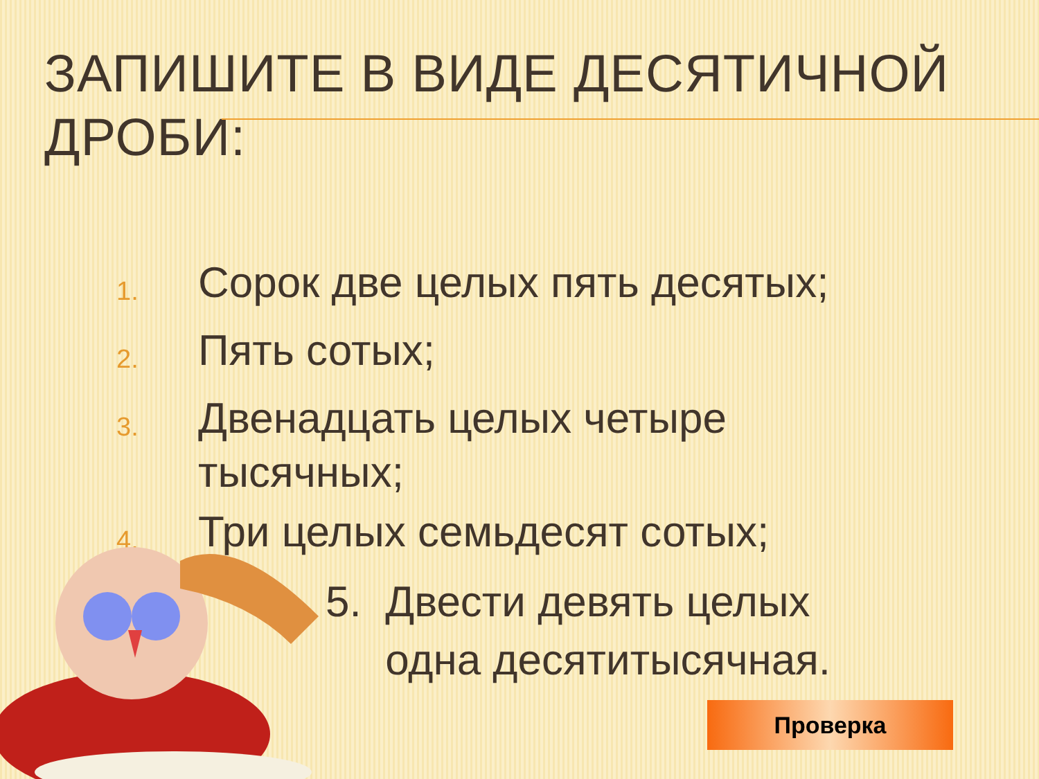ЗАПИШИТЕ В ВИДЕ ДЕСЯТИЧНОЙ
ДРОБИ:
1. Сорок две целых пять десятых;
2. Пять сотых;
3. Двенадцать целых четыре
тысячных;
4. Три целых семьдесят сотых;
5. Двести девять целых
одна десятитысячная.
Проверка